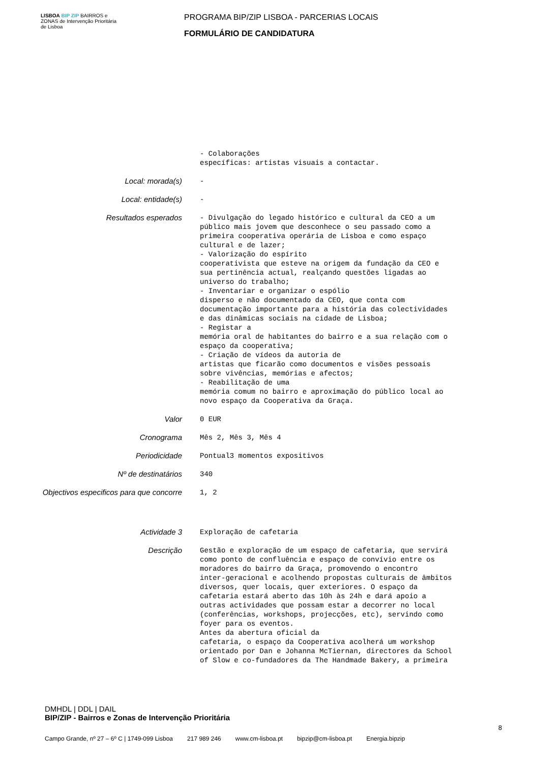LISBOA BIP ZIP BAIRROS e ZONAS de Intervenção Prioritária de Lisboa
PROGRAMA BIP/ZIP LISBOA - PARCERIAS LOCAIS
FORMULÁRIO DE CANDIDATURA
- Colaborações específicas: artistas visuais a contactar.
Local: morada(s)
-
Local: entidade(s)
-
Resultados esperados
- Divulgação do legado histórico e cultural da CEO a um público mais jovem que desconhece o seu passado como a primeira cooperativa operária de Lisboa e como espaço cultural e de lazer; - Valorização do espírito cooperativista que esteve na origem da fundação da CEO e sua pertinência actual, realçando questões ligadas ao universo do trabalho; - Inventariar e organizar o espólio disperso e não documentado da CEO, que conta com documentação importante para a história das colectividades e das dinâmicas sociais na cidade de Lisboa; - Registar a memória oral de habitantes do bairro e a sua relação com o espaço da cooperativa; - Criação de vídeos da autoria de artistas que ficarão como documentos e visões pessoais sobre vivências, memórias e afectos; - Reabilitação de uma memória comum no bairro e aproximação do público local ao novo espaço da Cooperativa da Graça.
Valor
0 EUR
Cronograma
Mês 2, Mês 3, Mês 4
Periodicidade
Pontual3 momentos expositivos
Nº de destinatários
340
Objectivos especificos para que concorre
1, 2
Actividade 3
Exploração de cafetaria
Descrição
Gestão e exploração de um espaço de cafetaria, que servirá como ponto de confluência e espaço de convívio entre os moradores do bairro da Graça, promovendo o encontro inter-geracional e acolhendo propostas culturais de âmbitos diversos, quer locais, quer exteriores. O espaço da cafetaria estará aberto das 10h às 24h e dará apoio a outras actividades que possam estar a decorrer no local (conferências, workshops, projecções, etc), servindo como foyer para os eventos. Antes da abertura oficial da cafetaria, o espaço da Cooperativa acolherá um workshop orientado por Dan e Johanna McTiernan, directores da School of Slow e co-fundadores da The Handmade Bakery, a primeira
DMHDL | DDL | DAIL
BIP/ZIP - Bairros e Zonas de Intervenção Prioritária
8
Campo Grande, nº 27 – 6º C | 1749-099 Lisboa 217 989 246 www.cm-lisboa.pt bipzip@cm-lisboa.pt Energia.bipzip